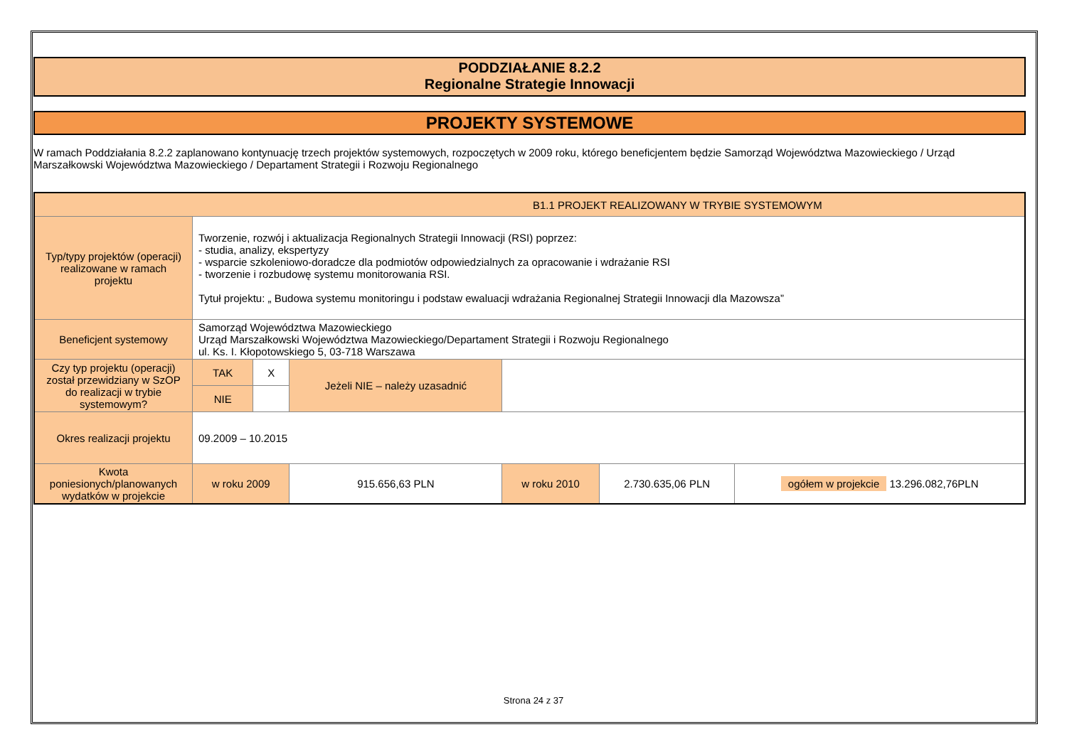PODDZIAŁANIE 8.2.2
Regionalne Strategie Innowacji
PROJEKTY SYSTEMOWE
W ramach Poddziałania 8.2.2 zaplanowano kontynuację trzech projektów systemowych, rozpoczętych w 2009 roku, którego beneficjentem będzie Samorząd Województwa Mazowieckiego / Urząd Marszałkowski Województwa Mazowieckiego / Departament Strategii i Rozwoju Regionalnego
| B1.1 PROJEKT REALIZOWANY W TRYBIE SYSTEMOWYM | | | | | | | |
| Typ/typy projektów (operacji) realizowane w ramach projektu | Tworzenie, rozwój i aktualizacja Regionalnych Strategii Innowacji (RSI) poprzez: - studia, analizy, ekspertyzy - wsparcie szkoleniowo-doradcze dla podmiotów odpowiedzialnych za opracowanie i wdrażanie RSI - tworzenie i rozbudowę systemu monitorowania RSI. Tytuł projektu: „ Budowa systemu monitoringu i podstaw ewaluacji wdrażania Regionalnej Strategii Innowacji dla Mazowsza” | | | | | | |
| Beneficjent systemowy | Samorząd Województwa Mazowieckiego Urząd Marszałkowski Województwa Mazowieckiego/Departament Strategii i Rozwoju Regionalnego ul. Ks. I. Kłopotowskiego 5, 03-718 Warszawa | | | | | | |
| Czy typ projektu (operacji) został przewidziany w SzOP do realizacji w trybie systemowym? | TAK | X | Jeżeli NIE – należy uzasadnić | | | | |
| | NIE | | | | | | |
| Okres realizacji projektu | 09.2009 – 10.2015 | | | | | | |
| Kwota poniesionych/planowanych wydatków w projekcie | w roku 2009 | | 915.656,63 PLN | | w roku 2010 | 2.730.635,06 PLN | ogółem w projekcie 13.296.082,76PLN |
Strona 24 z 37